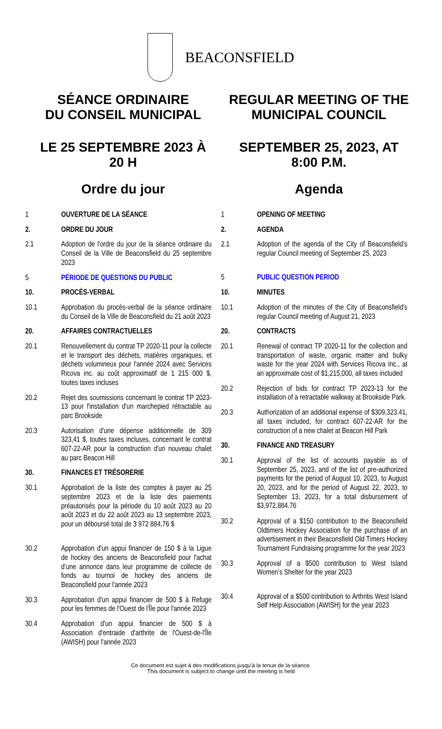BEACONSFIELD
SÉANCE ORDINAIRE
DU CONSEIL MUNICIPAL
LE 25 SEPTEMBRE 2023 À
20 H
Ordre du jour
1 OUVERTURE DE LA SÉANCE
2. ORDRE DU JOUR
2.1 Adoption de l'ordre du jour de la séance ordinaire du Conseil de la Ville de Beaconsfield du 25 septembre 2023
5 PÉRIODE DE QUESTIONS DU PUBLIC
10. PROCÈS-VERBAL
10.1 Approbation du procès-verbal de la séance ordinaire du Conseil de la Ville de Beaconsfield du 21 août 2023
20. AFFAIRES CONTRACTUELLES
20.1 Renouvellement du contrat TP 2020-11 pour la collecte et le transport des déchets, matières organiques, et déchets volumineux pour l'année 2024 avec Services Ricova inc. au coût approximatif de 1 215 000 $, toutes taxes incluses
20.2 Rejet des soumissions concernant le contrat TP 2023-13 pour l'installation d'un marchepied rétractable au parc Brookside
20.3 Autorisation d'une dépense additionnelle de 309 323,41 $, toutes taxes incluses, concernant le contrat 607-22-AR pour la construction d'un nouveau chalet au parc Beacon Hill
30. FINANCES ET TRÉSORERIE
30.1 Approbation de la liste des comptes à payer au 25 septembre 2023 et de la liste des paiements préautorisés pour la période du 10 août 2023 au 20 août 2023 et du 22 août 2023 au 13 septembre 2023, pour un déboursé total de 3 972 884,76 $
30.2 Approbation d'un appui financier de 150 $ à la Ligue de hockey des anciens de Beaconsfield pour l'achat d’une annonce dans leur programme de collecte de fonds au tournoi de hockey des anciens de Beaconsfield pour l'année 2023
30.3 Approbation d'un appui financier de 500 $ à Refuge pour les femmes de l'Ouest de l'Île pour l'année 2023
30.4 Approbation d'un appui financier de 500 $ à Association d'entraide d'arthrite de l'Ouest-de-l'Île (AWISH) pour l'année 2023
REGULAR MEETING OF THE
MUNICIPAL COUNCIL
SEPTEMBER 25, 2023, AT
8:00 P.M.
Agenda
1 OPENING OF MEETING
2. AGENDA
2.1 Adoption of the agenda of the City of Beaconsfield's regular Council meeting of September 25, 2023
5 PUBLIC QUESTION PERIOD
10. MINUTES
10.1 Adoption of the minutes of the City of Beaconsfield's regular Council meeting of August 21, 2023
20. CONTRACTS
20.1 Renewal of contract TP 2020-11 for the collection and transportation of waste, organic matter and bulky waste for the year 2024 with Services Ricova Inc., at an approximate cost of $1,215,000, all taxes included
20.2 Rejection of bids for contract TP 2023-13 for the installation of a retractable walkway at Brookside Park.
20.3 Authorization of an additional expense of $309,323.41, all taxes included, for contract 607-22-AR for the construction of a new chalet at Beacon Hill Park
30. FINANCE AND TREASURY
30.1 Approval of the list of accounts payable as of September 25, 2023, and of the list of pre-authorized payments for the period of August 10, 2023, to August 20, 2023, and for the period of August 22, 2023, to September 13, 2023, for a total disbursement of $3,972,884.76
30.2 Approval of a $150 contribution to the Beaconsfield Oldtimers Hockey Association for the purchase of an advertisement in their Beaconsfield Old Timers Hockey Tournament Fundraising programme for the year 2023
30.3 Approval of a $500 contribution to West Island Women’s Shelter for the year 2023
30.4 Approval of a $500 contribution to Arthritis West Island Self Help Association (AWISH) for the year 2023
Ce document est sujet à des modifications jusqu'à la tenue de la séance.
This document is subject to change until the meeting is held